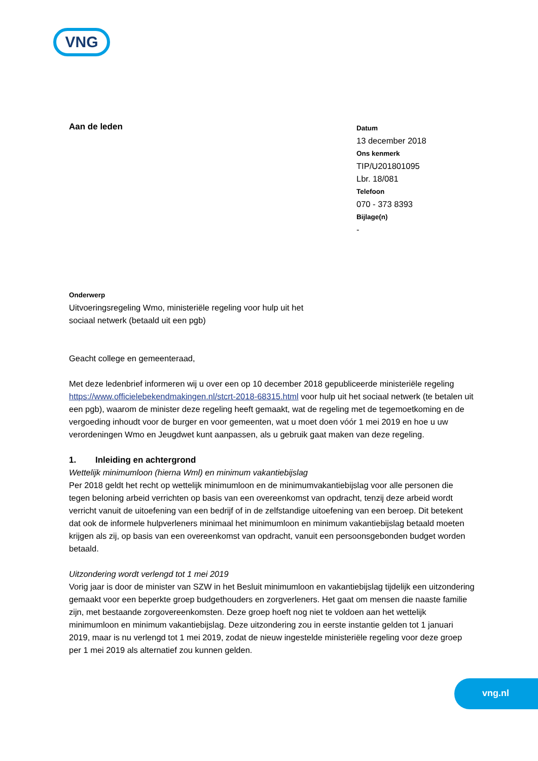VNG
Aan de leden
Datum
13 december 2018
Ons kenmerk
TIP/U201801095
Lbr. 18/081
Telefoon
070 - 373 8393
Bijlage(n)
-
Onderwerp
Uitvoeringsregeling Wmo, ministeriële regeling voor hulp uit het
sociaal netwerk (betaald uit een pgb)
Geacht college en gemeenteraad,
Met deze ledenbrief informeren wij u over een op 10 december 2018 gepubliceerde ministeriële regeling https://www.officielebekendmakingen.nl/stcrt-2018-68315.html voor hulp uit het sociaal netwerk (te betalen uit een pgb), waarom de minister deze regeling heeft gemaakt, wat de regeling met de tegemoetkoming en de vergoeding inhoudt voor de burger en voor gemeenten, wat u moet doen vóór 1 mei 2019 en hoe u uw verordeningen Wmo en Jeugdwet kunt aanpassen, als u gebruik gaat maken van deze regeling.
1. Inleiding en achtergrond
Wettelijk minimumloon (hierna Wml) en minimum vakantiebijslag
Per 2018 geldt het recht op wettelijk minimumloon en de minimumvakantiebijslag voor alle personen die tegen beloning arbeid verrichten op basis van een overeenkomst van opdracht, tenzij deze arbeid wordt verricht vanuit de uitoefening van een bedrijf of in de zelfstandige uitoefening van een beroep. Dit betekent dat ook de informele hulpverleners minimaal het minimumloon en minimum vakantiebijslag betaald moeten krijgen als zij, op basis van een overeenkomst van opdracht, vanuit een persoonsgebonden budget worden betaald.
Uitzondering wordt verlengd tot 1 mei 2019
Vorig jaar is door de minister van SZW in het Besluit minimumloon en vakantiebijslag tijdelijk een uitzondering gemaakt voor een beperkte groep budgethouders en zorgverleners. Het gaat om mensen die naaste familie zijn, met bestaande zorgovereenkomsten. Deze groep hoeft nog niet te voldoen aan het wettelijk minimumloon en minimum vakantiebijslag. Deze uitzondering zou in eerste instantie gelden tot 1 januari 2019, maar is nu verlengd tot 1 mei 2019, zodat de nieuw ingestelde ministeriële regeling voor deze groep per 1 mei 2019 als alternatief zou kunnen gelden.
vng.nl